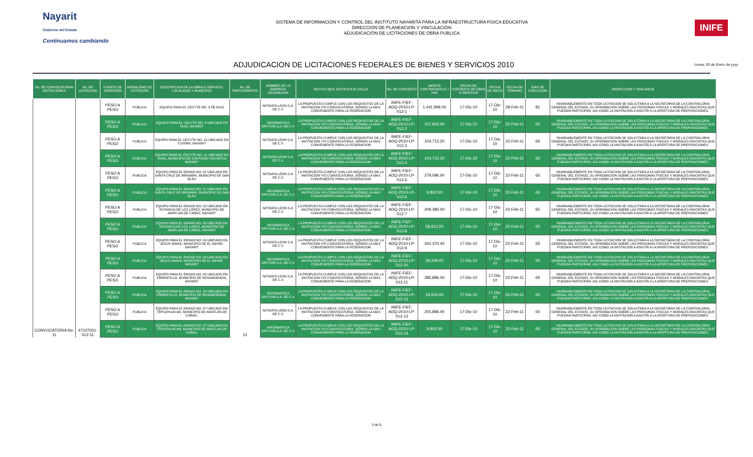Nayarit
Gobierno del Estado
Continuamos cambiando
SISTEMA DE INFORMACION Y CONTROL DEL INSTITUTO NAYARITA PARA LA INFRAESTRUCTURA FISICA EDUCATIVA
DIRECCION DE PLANEACION Y VINCULACION
ADJUDICACION DE LICITACIONES DE OBRA PUBLICA
INIFE
ADJUDICACION DE LICITACIONES FEDERALES DE BIENES Y SERVICIOS 2010
Lunes, 03 de Enero de yyyy
| No. DE CONVOCATORIA/ INVITACIONES | No. DE LICITACION | FUENTE DE INVERSION | MODALIDAD DE LICITACION | DESCRIPCION DE LA OBRA O SERVICIO, LOCALIDAD Y MUNICIPIO | No. DE PARTICIPANTES | NOMBRE DE LA EMPRESA ADJUDICADA | MOTIVO QUE JUSTIFICA EL FALLO | No. DE CONTRATO | MONTO CONTRATADO (C / IVA) | FECHA DE CONTRATO DE OBRA O SERVICIO | FECHA DE INICIO | FECHA DE TERMINO | DIAS DE EJECUCION | INSPECCION Y VIGILANCIA |
| --- | --- | --- | --- | --- | --- | --- | --- | --- | --- | --- | --- | --- | --- | --- |
| CONVOCATORIA No. 11 | 47107001-012-11 | PESO A PESO | PUBLICA | EQUIPO PARA EL CECYTE NO. 3 DE RUIZ | 12 | NITIDATA LEON S.A. DE C.V. | LA PROPUESTA CUMPLE CON LOS REQUISITOS DE LA INVITACION Y/O CONVOCATORIA, SIENDO LA MAS CONVENIENTE PARA LA FEDERACION | INIFE-FIEF-ADQ-2010-LP-012-1 | 1,441,996.00 | 17-Dic-10 | 17-Dic-10 | 28-Feb-11 | 81 | INVARIABLEMENTE EN TODA LICITACION SE SOLICITARA A LA SECRETARIA DE LA CONTRALORIA GENERAL DEL ESTADO, SU APROBACION SOBRE LAS PERSONAS FISICAS Y MORALES INSCRITAS QUE PUEDAN PARTICIPAR, ASI COMO LA INVITACION A ASISTIR A LA APERTURA DE PREPOSICIONES. |
| | | PESO A PESO | PUBLICA | EQUIPO PARA EL CECYTE NO. 3 UBICADO EN RUIZ, NAYARIT | | INFORMATICA OPCYON S.A. DE C.V. | LA PROPUESTA CUMPLE CON LOS REQUISITOS DE LA INVITACION Y/O CONVOCATORIA, SIENDO LA MAS CONVENIENTE PARA LA FEDERACION | INIFE-FIEF-ADQ-2010-LP-012-2 | 107,822.00 | 17-Dic-10 | 17-Dic-10 | 22-Feb-11 | 65 | INVARIABLEMENTE EN TODA LICITACION SE SOLICITARA A LA SECRETARIA DE LA CONTRALORIA GENERAL DEL ESTADO, SU APROBACION SOBRE LAS PERSONAS FISICAS Y MORALES INSCRITAS QUE PUEDAN PARTICIPAR, ASI COMO LA INVITACION A ASISTIR A LA APERTURA DE PREPOSICIONES. |
| | | PESO A PESO | PUBLICA | EQUIPO PARA EL CECYTE NO. 10 UBICADO EN TUXPAN, NAYARIT | | NITIDATA LEON S.A. DE C.V. | LA PROPUESTA CUMPLE CON LOS REQUISITOS DE LA INVITACION Y/O CONVOCATORIA, SIENDO LA MAS CONVENIENTE PARA LA FEDERACION | INIFE-FIEF-ADQ-2010-LP-012-3 | 104,713.20 | 17-Dic-10 | 17-Dic-10 | 22-Feb-11 | 65 | INVARIABLEMENTE EN TODA LICITACION SE SOLICITARA A LA SECRETARIA DE LA CONTRALORIA GENERAL DEL ESTADO, SU APROBACION SOBRE LAS PERSONAS FISICAS Y MORALES INSCRITAS QUE PUEDAN PARTICIPAR, ASI COMO LA INVITACION A ASISTIR A LA APERTURA DE PREPOSICIONES. |
| | | PESO A PESO | PUBLICA | EQUIPO PARA EL CECYTE NO. 11 UBICADO EN YAGO, MUNICIPIO DE SANTIAGO IXCUINTLA NAYARIT | | NITIDATA LEON S.A. DE C.V. | LA PROPUESTA CUMPLE CON LOS REQUISITOS DE LA INVITACION Y/O CONVOCATORIA, SIENDO LA MAS CONVENIENTE PARA LA FEDERACION | INIFE-FIEF-ADQ-2010-LP-012-4 | 104,713.20 | 17-Dic-10 | 17-Dic-10 | 22-Feb-11 | 65 | INVARIABLEMENTE EN TODA LICITACION SE SOLICITARA A LA SECRETARIA DE LA CONTRALORIA GENERAL DEL ESTADO, SU APROBACION SOBRE LAS PERSONAS FISICAS Y MORALES INSCRITAS QUE PUEDAN PARTICIPAR, ASI COMO LA INVITACION A ASISTIR A LA APERTURA DE PREPOSICIONES. |
| | | PESO A PESO | PUBLICA | EQUIPO PARA EL EMSAD NO. 01 UBICADO EN SANTA CRUZ DE MIRAMAR, MUNICIPIO DE SAN BLAS | | NITIDATA LEON S.A. DE C.V. | LA PROPUESTA CUMPLE CON LOS REQUISITOS DE LA INVITACION Y/O CONVOCATORIA, SIENDO LA MAS CONVENIENTE PARA LA FEDERACION | INIFE-FIEF-ADQ-2010-LP-012-5 | 279,096.00 | 17-Dic-10 | 17-Dic-10 | 22-Feb-11 | 65 | INVARIABLEMENTE EN TODA LICITACION SE SOLICITARA A LA SECRETARIA DE LA CONTRALORIA GENERAL DEL ESTADO, SU APROBACION SOBRE LAS PERSONAS FISICAS Y MORALES INSCRITAS QUE PUEDAN PARTICIPAR, ASI COMO LA INVITACION A ASISTIR A LA APERTURA DE PREPOSICIONES. |
| | | PESO A PESO | PUBLICA | EQUIPO PARA EL EMSAD NO. 01 UBICADO EN SANTA CRUZ DE MIRAMAR, MUNICIPIO DE SAN BLAS | | INFORMATICA OPCYON S.A. DE C.V. | LA PROPUESTA CUMPLE CON LOS REQUISITOS DE LA INVITACION Y/O CONVOCATORIA, SIENDO LA MAS CONVENIENTE PARA LA FEDERACION | INIFE-FIEF-ADQ-2010-LP-012-6 | 9,802.00 | 17-Dic-10 | 17-Dic-10 | 22-Feb-11 | 65 | INVARIABLEMENTE EN TODA LICITACION SE SOLICITARA A LA SECRETARIA DE LA CONTRALORIA GENERAL DEL ESTADO, SU APROBACION SOBRE LAS PERSONAS FISICAS Y MORALES INSCRITAS QUE PUEDAN PARTICIPAR, ASI COMO LA INVITACION A ASISTIR A LA APERTURA DE PREPOSICIONES. |
| | | PESO A PESO | PUBLICA | EQUIPO PARA EL EMSAD NO. 02 UBICADO EN ESTANCIA DE LOS LOPEZ, MUNICIPIO DE AMATLAN DE CAÑAS, NAYARIT | | NITIDATA LEON S.A. DE C.V. | LA PROPUESTA CUMPLE CON LOS REQUISITOS DE LA INVITACION Y/O CONVOCATORIA, SIENDO LA MAS CONVENIENTE PARA LA FEDERACION | INIFE-FIEF-ADQ-2010-LP-012-7 | 209,380.00 | 17-Dic-10 | 17-Dic-10 | 22-Feb-11 | 65 | INVARIABLEMENTE EN TODA LICITACION SE SOLICITARA A LA SECRETARIA DE LA CONTRALORIA GENERAL DEL ESTADO, SU APROBACION SOBRE LAS PERSONAS FISICAS Y MORALES INSCRITAS QUE PUEDAN PARTICIPAR, ASI COMO LA INVITACION A ASISTIR A LA APERTURA DE PREPOSICIONES. |
| | | PESO A PESO | PUBLICA | EQUIPO PARA EL EMSAD NO. 02 UBICADO EN ESTANCIA DE LOS LOPEZ, MUNICIPIO DE AMATLAN DE CAÑAS, NAYARIT | | INFORMATICA OPCYON S.A. DE C.V. | LA PROPUESTA CUMPLE CON LOS REQUISITOS DE LA INVITACION Y/O CONVOCATORIA, SIENDO LA MAS CONVENIENTE PARA LA FEDERACION | INIFE-FIEF-ADQ-2010-LP-012-8 | 58,812.00 | 17-Dic-10 | 17-Dic-10 | 22-Feb-11 | 65 | INVARIABLEMENTE EN TODA LICITACION SE SOLICITARA A LA SECRETARIA DE LA CONTRALORIA GENERAL DEL ESTADO, SU APROBACION SOBRE LAS PERSONAS FISICAS Y MORALES INSCRITAS QUE PUEDAN PARTICIPAR, ASI COMO LA INVITACION A ASISTIR A LA APERTURA DE PREPOSICIONES. |
| | | PESO A PESO | PUBLICA | EQUIPO PARA EL EMSAD NO. 04 UBICADO EN JESUS MARIA, MUNICIPIO DE EL NAYAR, NAYARIT | | NITIDATA LEON S.A. DE C.V. | LA PROPUESTA CUMPLE CON LOS REQUISITOS DE LA INVITACION Y/O CONVOCATORIA, SIENDO LA MAS CONVENIENTE PARA LA FEDERACION | INIFE-FIEF-ADQ-2010-LP-012-9 | 242,370.40 | 17-Dic-10 | 17-Dic-10 | 22-Feb-11 | 65 | INVARIABLEMENTE EN TODA LICITACION SE SOLICITARA A LA SECRETARIA DE LA CONTRALORIA GENERAL DEL ESTADO, SU APROBACION SOBRE LAS PERSONAS FISICAS Y MORALES INSCRITAS QUE PUEDAN PARTICIPAR, ASI COMO LA INVITACION A ASISTIR A LA APERTURA DE PREPOSICIONES. |
| | | PESO A PESO | PUBLICA | EQUIPO PARA EL EMSAD NO. 04 UBICADO EN JESUS MARIA, MUNICIPIO DE EL NAYAR, NAYARIT | | INFORMATICA OPCYON S.A. DE C.V. | LA PROPUESTA CUMPLE CON LOS REQUISITOS DE LA INVITACION Y/O CONVOCATORIA, SIENDO LA MAS CONVENIENTE PARA LA FEDERACION | INIFE-FIEF-ADQ-2010-LP-012-10 | 39,208.00 | 17-Dic-10 | 17-Dic-10 | 22-Feb-11 | 65 | INVARIABLEMENTE EN TODA LICITACION SE SOLICITARA A LA SECRETARIA DE LA CONTRALORIA GENERAL DEL ESTADO, SU APROBACION SOBRE LAS PERSONAS FISICAS Y MORALES INSCRITAS QUE PUEDAN PARTICIPAR, ASI COMO LA INVITACION A ASISTIR A LA APERTURA DE PREPOSICIONES. |
| | | PESO A PESO | PUBLICA | EQUIPO PARA EL EMSAD NO. 05 UBICADO EN PIMIENTILLO, MUNICIPIO DE ROSAMORADA, NAYARIT | | NITIDATA LEON S.A. DE C.V. | LA PROPUESTA CUMPLE CON LOS REQUISITOS DE LA INVITACION Y/O CONVOCATORIA, SIENDO LA MAS CONVENIENTE PARA LA FEDERACION | INIFE-FIEF-ADQ-2010-LP-012-11 | 285,896.00 | 17-Dic-10 | 17-Dic-10 | 22-Feb-11 | 65 | INVARIABLEMENTE EN TODA LICITACION SE SOLICITARA A LA SECRETARIA DE LA CONTRALORIA GENERAL DEL ESTADO, SU APROBACION SOBRE LAS PERSONAS FISICAS Y MORALES INSCRITAS QUE PUEDAN PARTICIPAR, ASI COMO LA INVITACION A ASISTIR A LA APERTURA DE PREPOSICIONES. |
| | | PESO A PESO | PUBLICA | EQUIPO PARA EL EMSAD NO. 05 UBICADO EN PIMIENTILLO, MUNICIPIO DE ROSAMORADA, NAYARIT | | INFORMATICA OPCYON S.A. DE C.V. | LA PROPUESTA CUMPLE CON LOS REQUISITOS DE LA INVITACION Y/O CONVOCATORIA, SIENDO LA MAS CONVENIENTE PARA LA FEDERACION | INIFE-FIEF-ADQ-2010-LP-012-12 | 19,604.00 | 17-Dic-10 | 17-Dic-10 | 22-Feb-11 | 65 | INVARIABLEMENTE EN TODA LICITACION SE SOLICITARA A LA SECRETARIA DE LA CONTRALORIA GENERAL DEL ESTADO, SU APROBACION SOBRE LAS PERSONAS FISICAS Y MORALES INSCRITAS QUE PUEDAN PARTICIPAR, ASI COMO LA INVITACION A ASISTIR A LA APERTURA DE PREPOSICIONES. |
| | | PESO A PESO | PUBLICA | EQUIPO PARA EL EMSAD NO. 07 UBICADO EN TEPUZHUACAN, MUNICIPIO DE AMATLAN DE CAÑAS, | | NITIDATA LEON S.A. DE C.V. | LA PROPUESTA CUMPLE CON LOS REQUISITOS DE LA INVITACION Y/O CONVOCATORIA, SIENDO LA MAS CONVENIENTE PARA LA FEDERACION | INIFE-FIEF-ADQ-2010-LP-012-13 | 255,896.00 | 17-Dic-10 | 17-Dic-10 | 22-Feb-11 | 65 | INVARIABLEMENTE EN TODA LICITACION SE SOLICITARA A LA SECRETARIA DE LA CONTRALORIA GENERAL DEL ESTADO, SU APROBACION SOBRE LAS PERSONAS FISICAS Y MORALES INSCRITAS QUE PUEDAN PARTICIPAR, ASI COMO LA INVITACION A ASISTIR A LA APERTURA DE PREPOSICIONES. |
| | | PESO A PESO | PUBLICA | EQUIPO PARA EL EMSAD NO. 07 UBICADO EN TEPUZHUACAN, MUNICIPIO DE AMATLAN DE CAÑAS, | | INFORMATICA OPCYON S.A. DE C.V. | LA PROPUESTA CUMPLE CON LOS REQUISITOS DE LA INVITACION Y/O CONVOCATORIA, SIENDO LA MAS CONVENIENTE PARA LA FEDERACION | INIFE-FIEF-ADQ-2010-LP-012-14 | 9,802.00 | 17-Dic-10 | 17-Dic-10 | 22-Feb-11 | 65 | INVARIABLEMENTE EN TODA LICITACION SE SOLICITARA A LA SECRETARIA DE LA CONTRALORIA GENERAL DEL ESTADO, SU APROBACION SOBRE LAS PERSONAS FISICAS Y MORALES INSCRITAS QUE PUEDAN PARTICIPAR, ASI COMO LA INVITACION A ASISTIR A LA APERTURA DE PREPOSICIONES. |
3 de 5